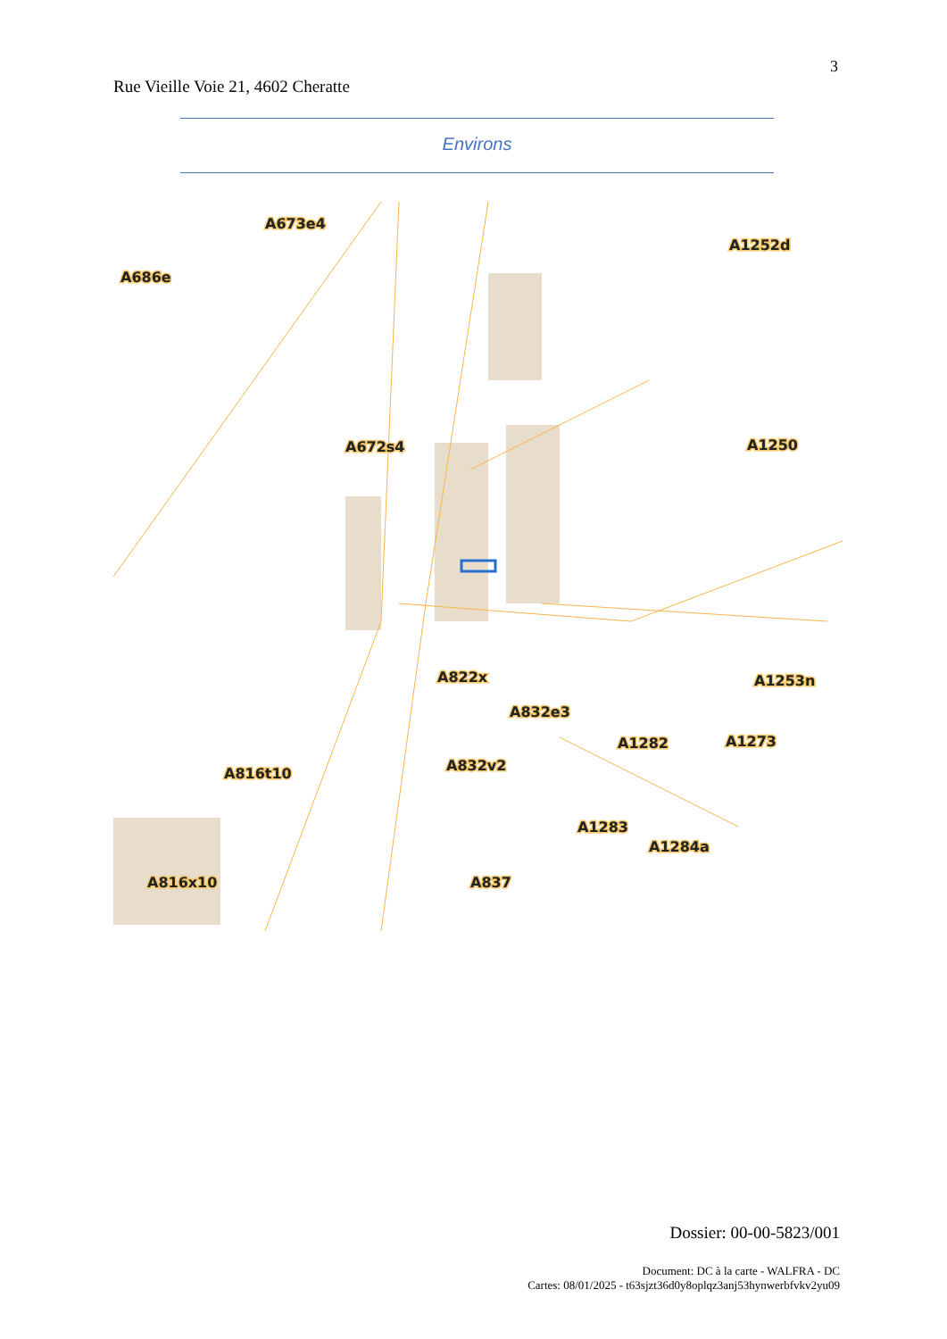3
Rue Vieille Voie 21, 4602 Cheratte
Environs
A673e4
A686e
A1252d
A672s4
A1250
A822x
A1253n
A832e3
A1282
A1273
A832v2
A816t10
A1283
A1284a
A816x10
A837
Dossier: 00-00-5823/001
Document: DC à la carte - WALFRA - DC
Cartes: 08/01/2025 - t63sjzt36d0y8oplqz3anj53hynwerbfvkv2yu09